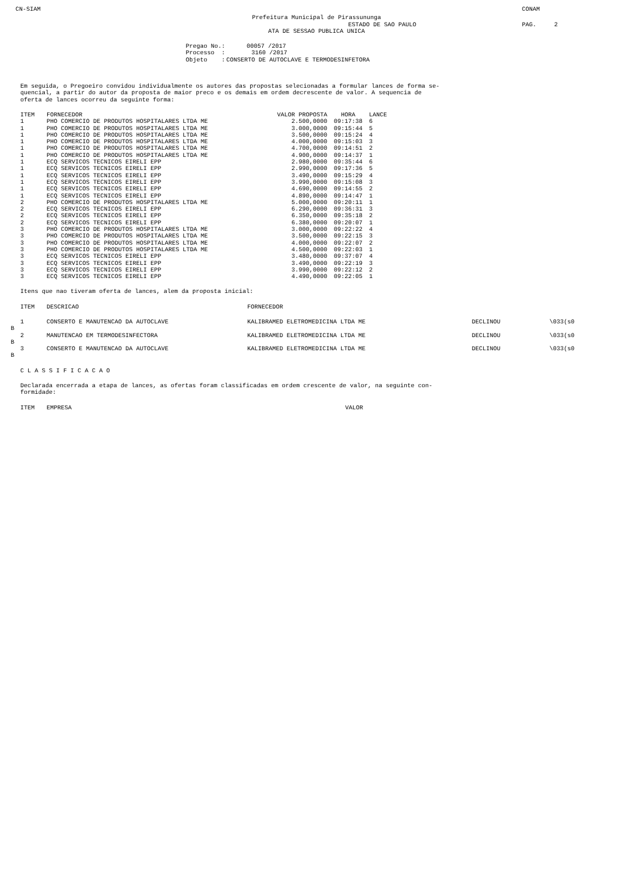CN-SIAM CONAM
Prefeitura Municipal de Pirassununga
ESTADO DE SAO PAULO PAG. 2
ATA DE SESSAO PUBLICA UNICA
| Pregao No.: | 00057 /2017 |
| Processo : | 3160 /2017 |
| Objeto : | CONSERTO DE AUTOCLAVE E TERMODESINFETORA |
Em seguida, o Pregoeiro convidou individualmente os autores das propostas selecionadas a formular lances de forma se-
quencial, a partir do autor da proposta de maior preco e os demais em ordem decrescente de valor. A sequencia de
oferta de lances ocorreu da seguinte forma:
| ITEM | FORNECEDOR | VALOR PROPOSTA | HORA | LANCE |
| --- | --- | --- | --- | --- |
| 1 | PHO COMERCIO DE PRODUTOS HOSPITALARES LTDA ME | 2.500,0000 | 09:17:38 | 6 |
| 1 | PHO COMERCIO DE PRODUTOS HOSPITALARES LTDA ME | 3.000,0000 | 09:15:44 | 5 |
| 1 | PHO COMERCIO DE PRODUTOS HOSPITALARES LTDA ME | 3.500,0000 | 09:15:24 | 4 |
| 1 | PHO COMERCIO DE PRODUTOS HOSPITALARES LTDA ME | 4.000,0000 | 09:15:03 | 3 |
| 1 | PHO COMERCIO DE PRODUTOS HOSPITALARES LTDA ME | 4.700,0000 | 09:14:51 | 2 |
| 1 | PHO COMERCIO DE PRODUTOS HOSPITALARES LTDA ME | 4.900,0000 | 09:14:37 | 1 |
| 1 | ECQ SERVICOS TECNICOS EIRELI EPP | 2.980,0000 | 09:35:44 | 6 |
| 1 | ECQ SERVICOS TECNICOS EIRELI EPP | 2.990,0000 | 09:17:36 | 5 |
| 1 | ECQ SERVICOS TECNICOS EIRELI EPP | 3.490,0000 | 09:15:29 | 4 |
| 1 | ECQ SERVICOS TECNICOS EIRELI EPP | 3.990,0000 | 09:15:08 | 3 |
| 1 | ECQ SERVICOS TECNICOS EIRELI EPP | 4.690,0000 | 09:14:55 | 2 |
| 1 | ECQ SERVICOS TECNICOS EIRELI EPP | 4.890,0000 | 09:14:47 | 1 |
| 2 | PHO COMERCIO DE PRODUTOS HOSPITALARES LTDA ME | 5.000,0000 | 09:20:11 | 1 |
| 2 | ECQ SERVICOS TECNICOS EIRELI EPP | 6.290,0000 | 09:36:31 | 3 |
| 2 | ECQ SERVICOS TECNICOS EIRELI EPP | 6.350,0000 | 09:35:18 | 2 |
| 2 | ECQ SERVICOS TECNICOS EIRELI EPP | 6.380,0000 | 09:20:07 | 1 |
| 3 | PHO COMERCIO DE PRODUTOS HOSPITALARES LTDA ME | 3.000,0000 | 09:22:22 | 4 |
| 3 | PHO COMERCIO DE PRODUTOS HOSPITALARES LTDA ME | 3.500,0000 | 09:22:15 | 3 |
| 3 | PHO COMERCIO DE PRODUTOS HOSPITALARES LTDA ME | 4.000,0000 | 09:22:07 | 2 |
| 3 | PHO COMERCIO DE PRODUTOS HOSPITALARES LTDA ME | 4.500,0000 | 09:22:03 | 1 |
| 3 | ECQ SERVICOS TECNICOS EIRELI EPP | 3.480,0000 | 09:37:07 | 4 |
| 3 | ECQ SERVICOS TECNICOS EIRELI EPP | 3.490,0000 | 09:22:19 | 3 |
| 3 | ECQ SERVICOS TECNICOS EIRELI EPP | 3.990,0000 | 09:22:12 | 2 |
| 3 | ECQ SERVICOS TECNICOS EIRELI EPP | 4.490,0000 | 09:22:05 | 1 |
Itens que nao tiveram oferta de lances, alem da proposta inicial:
| ITEM | DESCRICAO | FORNECEDOR | | |
| --- | --- | --- | --- | --- |
| 1 | CONSERTO E MANUTENCAO DA AUTOCLAVE | KALIBRAMED ELETROMEDICINA LTDA ME | DECLINOU | \033(s0 |
B
| 2 | MANUTENCAO EM TERMODESINFECTORA | KALIBRAMED ELETROMEDICINA LTDA ME | DECLINOU | \033(s0 |
B
| 3 | CONSERTO E MANUTENCAO DA AUTOCLAVE | KALIBRAMED ELETROMEDICINA LTDA ME | DECLINOU | \033(s0 |
B
C L A S S I F I C A C A O
Declarada encerrada a etapa de lances, as ofertas foram classificadas em ordem crescente de valor, na seguinte con-
formidade:
| ITEM | EMPRESA | VALOR |
| --- | --- | --- |